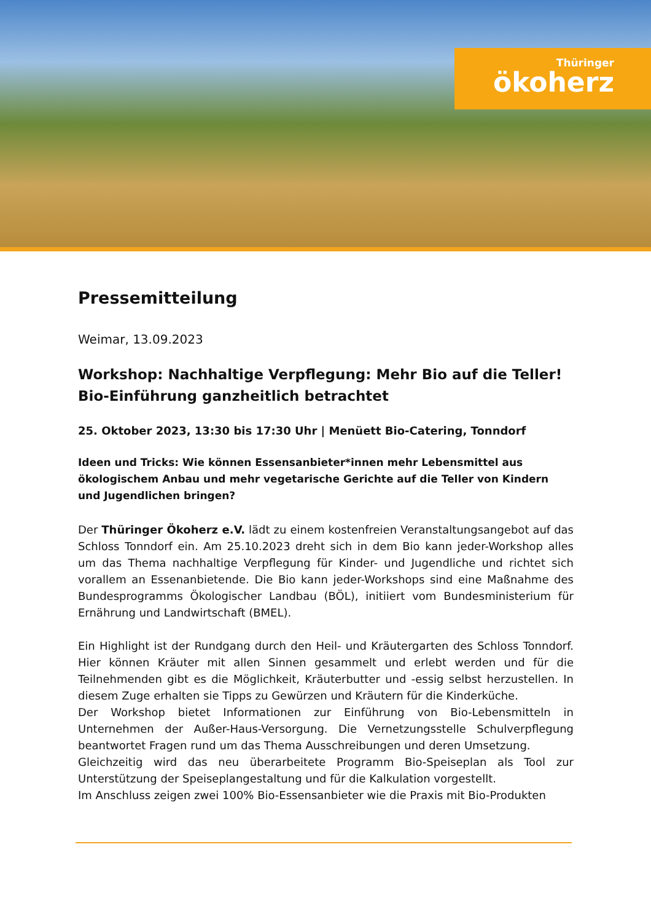Thüringer
ökoherz
Pressemitteilung
Weimar, 13.09.2023
Workshop: Nachhaltige Verpflegung: Mehr Bio auf die Teller! Bio-Einführung ganzheitlich betrachtet
25. Oktober 2023, 13:30 bis 17:30 Uhr | Menüett Bio-Catering, Tonndorf
Ideen und Tricks: Wie können Essensanbieter*innen mehr Lebensmittel aus ökologischem Anbau und mehr vegetarische Gerichte auf die Teller von Kindern und Jugendlichen bringen?
Der Thüringer Ökoherz e.V. lädt zu einem kostenfreien Veranstaltungsangebot auf das Schloss Tonndorf ein. Am 25.10.2023 dreht sich in dem Bio kann jeder-Workshop alles um das Thema nachhaltige Verpflegung für Kinder- und Jugendliche und richtet sich vorallem an Essenanbietende. Die Bio kann jeder-Workshops sind eine Maßnahme des Bundesprogramms Ökologischer Landbau (BÖL), initiiert vom Bundesministerium für Ernährung und Landwirtschaft (BMEL).
Ein Highlight ist der Rundgang durch den Heil- und Kräutergarten des Schloss Tonndorf. Hier können Kräuter mit allen Sinnen gesammelt und erlebt werden und für die Teilnehmenden gibt es die Möglichkeit, Kräuterbutter und -essig selbst herzustellen. In diesem Zuge erhalten sie Tipps zu Gewürzen und Kräutern für die Kinderküche.
Der Workshop bietet Informationen zur Einführung von Bio-Lebensmitteln in Unternehmen der Außer-Haus-Versorgung. Die Vernetzungsstelle Schulverpflegung beantwortet Fragen rund um das Thema Ausschreibungen und deren Umsetzung.
Gleichzeitig wird das neu überarbeitete Programm Bio-Speiseplan als Tool zur Unterstützung der Speiseplangestaltung und für die Kalkulation vorgestellt.
Im Anschluss zeigen zwei 100% Bio-Essensanbieter wie die Praxis mit Bio-Produkten